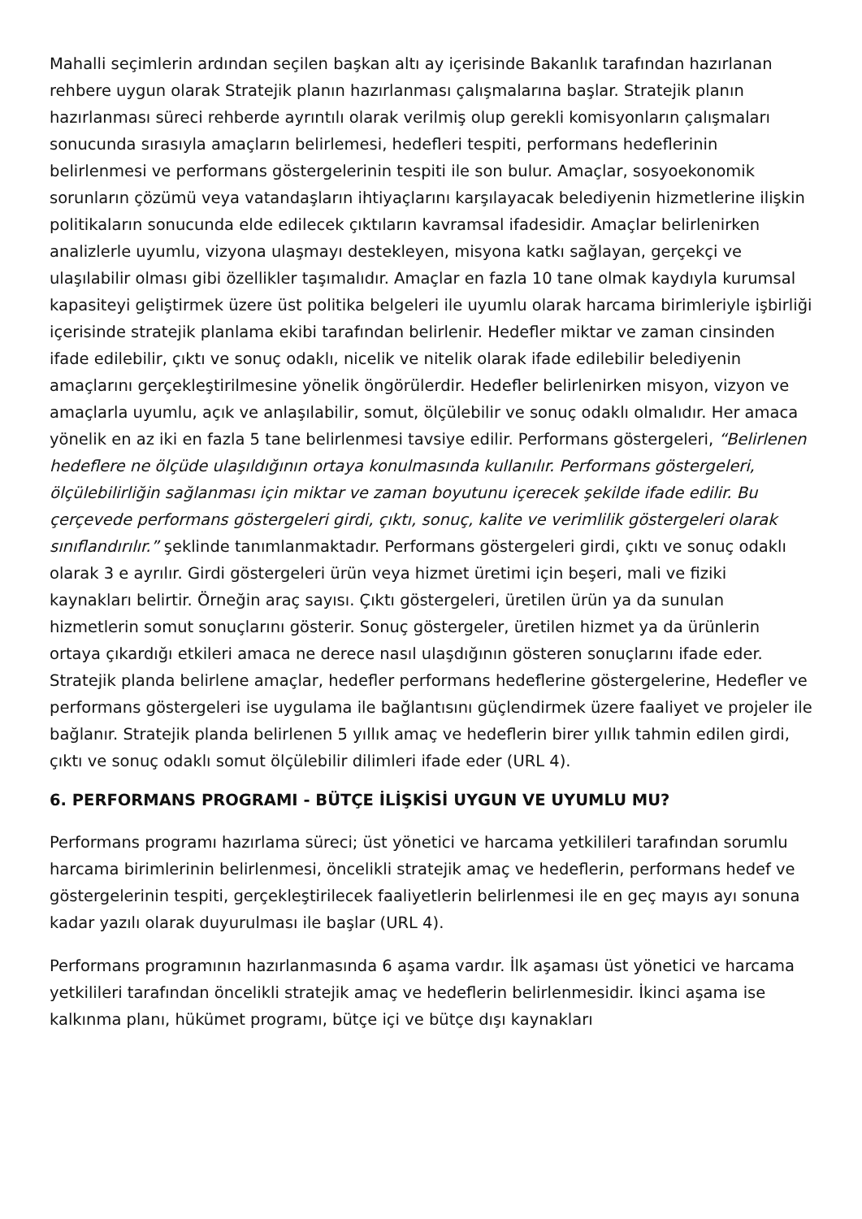Mahalli seçimlerin ardından seçilen başkan altı ay içerisinde Bakanlık tarafından hazırlanan rehbere uygun olarak Stratejik planın hazırlanması çalışmalarına başlar. Stratejik planın hazırlanması süreci rehberde ayrıntılı olarak verilmiş olup gerekli komisyonların çalışmaları sonucunda sırasıyla amaçların belirlemesi, hedefleri tespiti, performans hedeflerinin belirlenmesi ve performans göstergelerinin tespiti ile son bulur. Amaçlar, sosyoekonomik sorunların çözümü veya vatandaşların ihtiyaçlarını karşılayacak belediyenin hizmetlerine ilişkin politikaların sonucunda elde edilecek çıktıların kavramsal ifadesidir. Amaçlar belirlenirken analizlerle uyumlu, vizyona ulaşmayı destekleyen, misyona katkı sağlayan, gerçekçi ve ulaşılabilir olması gibi özellikler taşımalıdır. Amaçlar en fazla 10 tane olmak kaydıyla kurumsal kapasiteyi geliştirmek üzere üst politika belgeleri ile uyumlu olarak harcama birimleriyle işbirliği içerisinde stratejik planlama ekibi tarafından belirlenir. Hedefler miktar ve zaman cinsinden ifade edilebilir, çıktı ve sonuç odaklı, nicelik ve nitelik olarak ifade edilebilir belediyenin amaçlarını gerçekleştirilmesine yönelik öngörülerdir. Hedefler belirlenirken misyon, vizyon ve amaçlarla uyumlu, açık ve anlaşılabilir, somut, ölçülebilir ve sonuç odaklı olmalıdır. Her amaca yönelik en az iki en fazla 5 tane belirlenmesi tavsiye edilir. Performans göstergeleri, “Belirlenen hedeflere ne ölçüde ulaşıldığının ortaya konulmasında kullanılır. Performans göstergeleri, ölçülebilirliğin sağlanması için miktar ve zaman boyutunu içerecek şekilde ifade edilir. Bu çerçevede performans göstergeleri girdi, çıktı, sonuç, kalite ve verimlilik göstergeleri olarak sınıflandırılır.” şeklinde tanımlanmaktadır. Performans göstergeleri girdi, çıktı ve sonuç odaklı olarak 3 e ayrılır. Girdi göstergeleri ürün veya hizmet üretimi için beşeri, mali ve fiziki kaynakları belirtir. Örneğin araç sayısı. Çıktı göstergeleri, üretilen ürün ya da sunulan hizmetlerin somut sonuçlarını gösterir. Sonuç göstergeler, üretilen hizmet ya da ürünlerin ortaya çıkardığı etkileri amaca ne derece nasıl ulaşdığının gösteren sonuçlarını ifade eder. Stratejik planda belirlene amaçlar, hedefler performans hedeflerine göstergelerine, Hedefler ve performans göstergeleri ise uygulama ile bağlantısını güçlendirmek üzere faaliyet ve projeler ile bağlanır. Stratejik planda belirlenen 5 yıllık amaç ve hedeflerin birer yıllık tahmin edilen girdi, çıktı ve sonuç odaklı somut ölçülebilir dilimleri ifade eder (URL 4).
6. PERFORMANS PROGRAMI - BÜTÇE İLİŞKİSİ UYGUN VE UYUMLU MU?
Performans programı hazırlama süreci; üst yönetici ve harcama yetkilileri tarafından sorumlu harcama birimlerinin belirlenmesi, öncelikli stratejik amaç ve hedeflerin, performans hedef ve göstergelerinin tespiti, gerçekleştirilecek faaliyetlerin belirlenmesi ile en geç mayıs ayı sonuna kadar yazılı olarak duyurulması ile başlar (URL 4).
Performans programının hazırlanmasında 6 aşama vardır. İlk aşaması üst yönetici ve harcama yetkilileri tarafından öncelikli stratejik amaç ve hedeflerin belirlenmesidir. İkinci aşama ise kalkınma planı, hükümet programı, bütçe içi ve bütçe dışı kaynakları